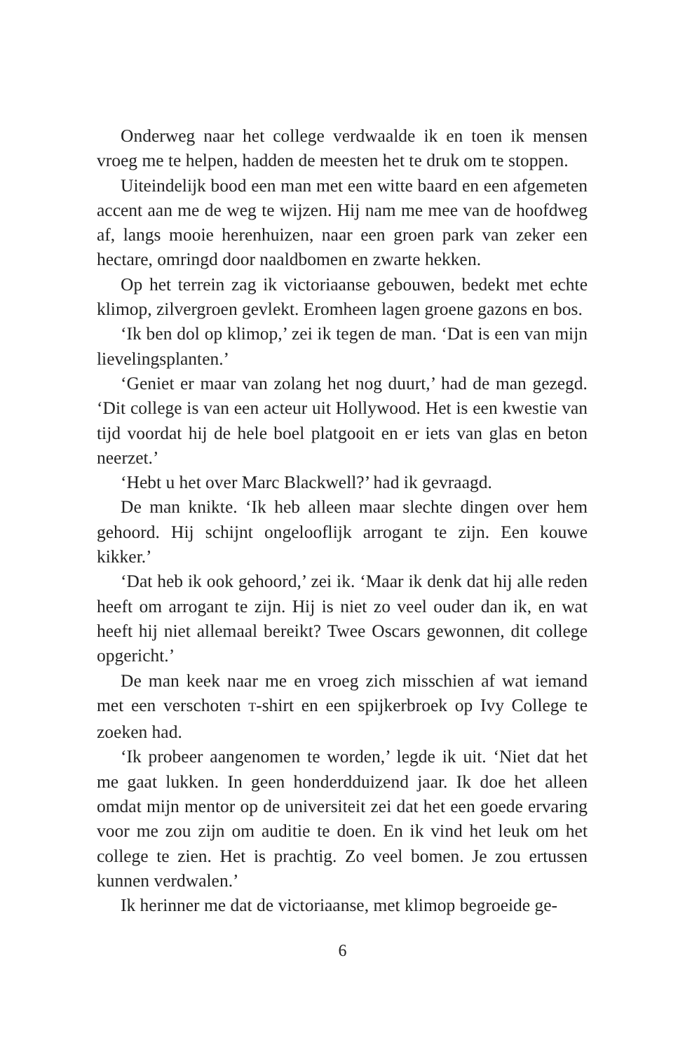Onderweg naar het college verdwaalde ik en toen ik mensen vroeg me te helpen, hadden de meesten het te druk om te stoppen.
Uiteindelijk bood een man met een witte baard en een afgemeten accent aan me de weg te wijzen. Hij nam me mee van de hoofdweg af, langs mooie herenhuizen, naar een groen park van zeker een hectare, omringd door naaldbomen en zwarte hekken.
Op het terrein zag ik victoriaanse gebouwen, bedekt met echte klimop, zilvergroen gevlekt. Eromheen lagen groene gazons en bos.
‘Ik ben dol op klimop,’ zei ik tegen de man. ‘Dat is een van mijn lievelingsplanten.’
‘Geniet er maar van zolang het nog duurt,’ had de man gezegd. ‘Dit college is van een acteur uit Hollywood. Het is een kwestie van tijd voordat hij de hele boel platgooit en er iets van glas en beton neerzet.’
‘Hebt u het over Marc Blackwell?’ had ik gevraagd.
De man knikte. ‘Ik heb alleen maar slechte dingen over hem gehoord. Hij schijnt ongelooflijk arrogant te zijn. Een kouwe kikker.’
‘Dat heb ik ook gehoord,’ zei ik. ‘Maar ik denk dat hij alle reden heeft om arrogant te zijn. Hij is niet zo veel ouder dan ik, en wat heeft hij niet allemaal bereikt? Twee Oscars gewonnen, dit college opgericht.’
De man keek naar me en vroeg zich misschien af wat iemand met een verschoten T-shirt en een spijkerbroek op Ivy College te zoeken had.
‘Ik probeer aangenomen te worden,’ legde ik uit. ‘Niet dat het me gaat lukken. In geen honderdduizend jaar. Ik doe het alleen omdat mijn mentor op de universiteit zei dat het een goede ervaring voor me zou zijn om auditie te doen. En ik vind het leuk om het college te zien. Het is prachtig. Zo veel bomen. Je zou ertussen kunnen verdwalen.’
Ik herinner me dat de victoriaanse, met klimop begroeide ge-
6